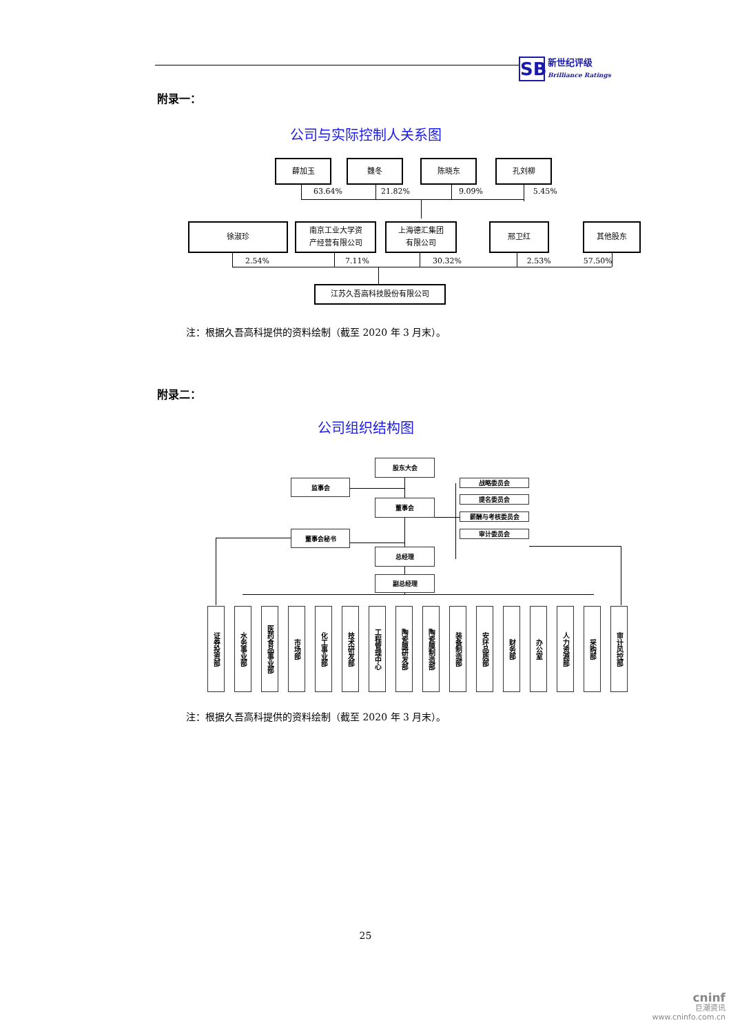SB
新世纪评级
Brilliance Ratings
附录一：
公司与实际控制人关系图
薛加玉 魏冬 陈晓东 孔刘柳
63.64% 21.82% 9.09% 5.45%
徐淑珍 南京工业大学资
产经营有限公司
上海德汇集团
有限公司
邢卫红 其他股东
2.54% 7.11% 30.32% 2.53% 57.50%
江苏久吾高科技股份有限公司
注：根据久吾高科提供的资料绘制（截至 2020 年 3 月末）。
附录二：
公司组织结构图
股东大会
监事会
战略委员会
提名委员会
董事会
薪酬与考核委员会
董事会秘书
审计委员会
总经理
副总经理
证券投资部
水务事业部
医药食品事业部
市场部
化工事业部
技术研发部
工程管理中心
陶瓷膜研发部
陶瓷膜制造部
装备制造部
安环品质部
财务部
办公室
人力资源部
采购部
审计风控部
注：根据久吾高科提供的资料绘制（截至 2020 年 3 月末）。
25
cninf
巨潮资讯
www.cninfo.com.cn